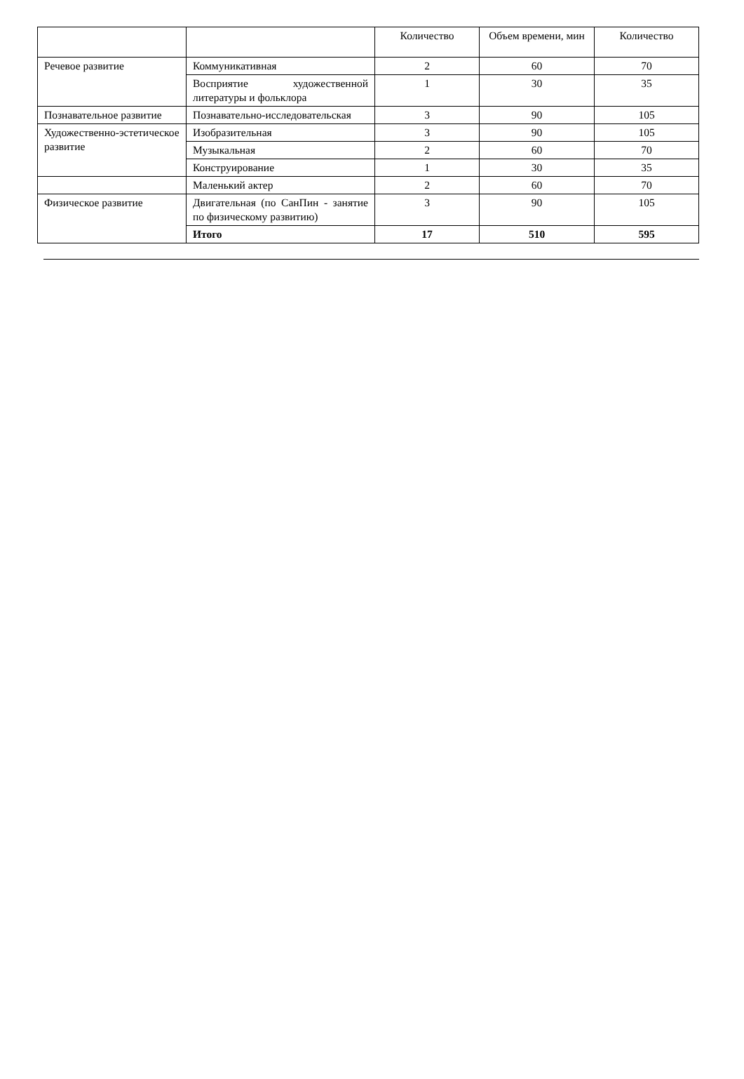| | | Количество | Объем времени, мин | Количество |
| Речевое развитие | Коммуникативная | 2 | 60 | 70 |
| | Восприятие художественной литературы и фольклора | 1 | 30 | 35 |
| Познавательное развитие | Познавательно-исследовательская | 3 | 90 | 105 |
| Художественно-эстетическое развитие | Изобразительная | 3 | 90 | 105 |
| | Музыкальная | 2 | 60 | 70 |
| | Конструирование | 1 | 30 | 35 |
| | Маленький актер | 2 | 60 | 70 |
| Физическое развитие | Двигательная (по СанПин - занятие по физическому развитию) | 3 | 90 | 105 |
| | Итого | 17 | 510 | 595 |